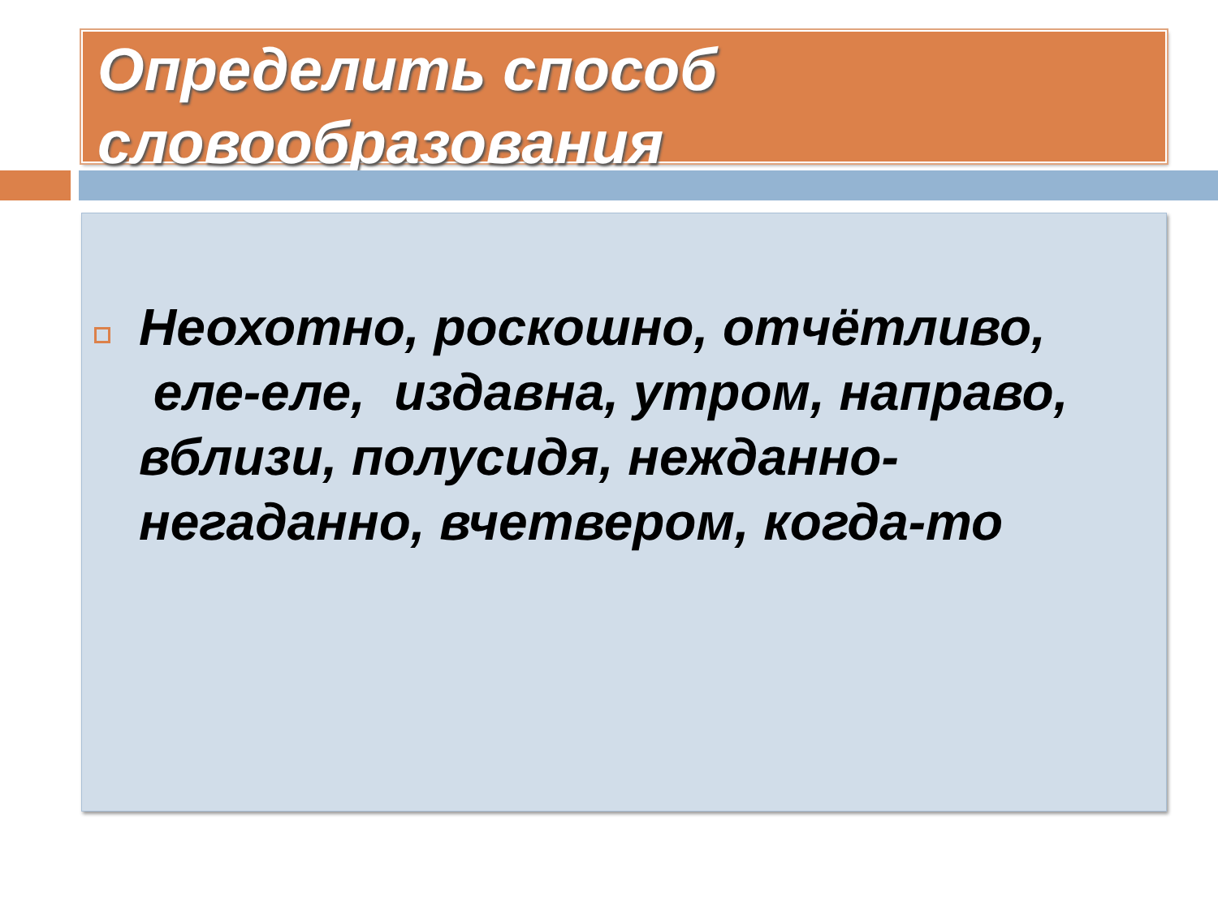Определить способ словообразования
Неохотно, роскошно, отчётливо,
еле-еле, издавна, утром, направо, вблизи, полусидя, нежданно-негаданно, вчетвером, когда-то